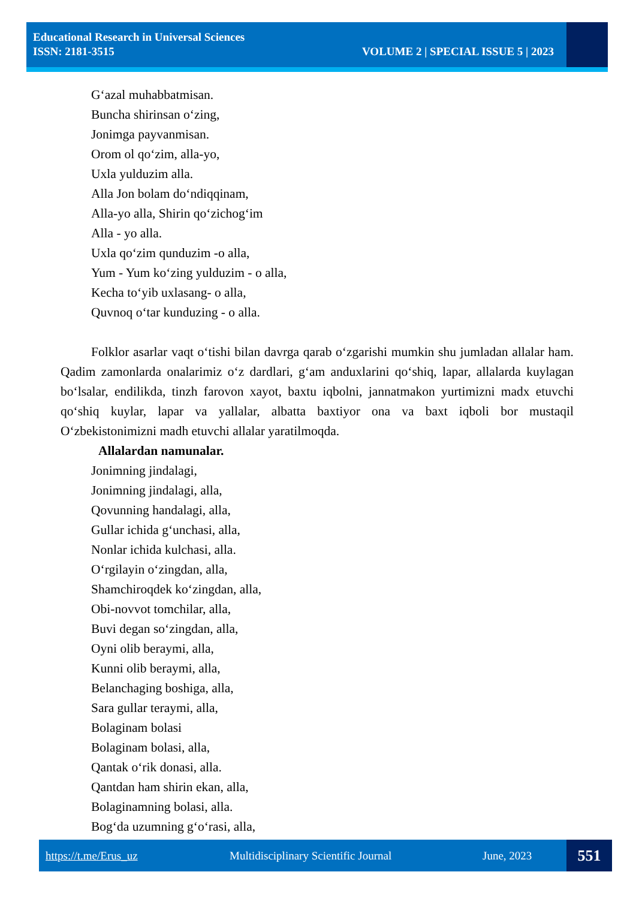Educational Research in Universal Sciences
ISSN: 2181-3515
VOLUME 2 | SPECIAL ISSUE 5 | 2023
G‘azal muhabbatmisan.
Buncha shirinsan o‘zing,
Jonimga payvanmisan.
Orom ol qo‘zim, alla-yo,
Uxla yulduzim alla.
Alla Jon bolam do‘ndiqqinam,
Alla-yo alla, Shirin qo‘zichog‘im
Alla - yo alla.
Uxla qo‘zim qunduzim -o alla,
Yum - Yum ko‘zing yulduzim - o alla,
Kecha to‘yib uxlasang- o alla,
Quvnoq o‘tar kunduzing - o alla.
Folklor asarlar vaqt o‘tishi bilan davrga qarab o‘zgarishi mumkin shu jumladan allalar ham. Qadim zamonlarda onalarimiz o‘z dardlari, g‘am anduxlarini qo‘shiq, lapar, allalarda kuylagan bo‘lsalar, endilikda, tinzh farovon xayot, baxtu iqbolni, jannatmakon yurtimizni madx etuvchi qo‘shiq kuylar, lapar va yallalar, albatta baxtiyor ona va baxt iqboli bor mustaqil O‘zbekistonimizni madh etuvchi allalar yaratilmoqda.
Allalardan namunalar.
Jonimning jindalagi,
Jonimning jindalagi, alla,
Qovunning handalagi, alla,
Gullar ichida g‘unchasi, alla,
Nonlar ichida kulchasi, alla.
O‘rgilayin o‘zingdan, alla,
Shamchiroqdek ko‘zingdan, alla,
Obi-novvot tomchilar, alla,
Buvi degan so‘zingdan, alla,
Oyni olib beraymi, alla,
Kunni olib beraymi, alla,
Belanchaging boshiga, alla,
Sara gullar teraymi, alla,
Bolaginam bolasi
Bolaginam bolasi, alla,
Qantak o‘rik donasi, alla.
Qantdan ham shirin ekan, alla,
Bolaginamning bolasi, alla.
Bog‘da uzumning g‘o‘rasi, alla,
https://t.me/Erus_uz Multidisciplinary Scientific Journal June, 2023 551